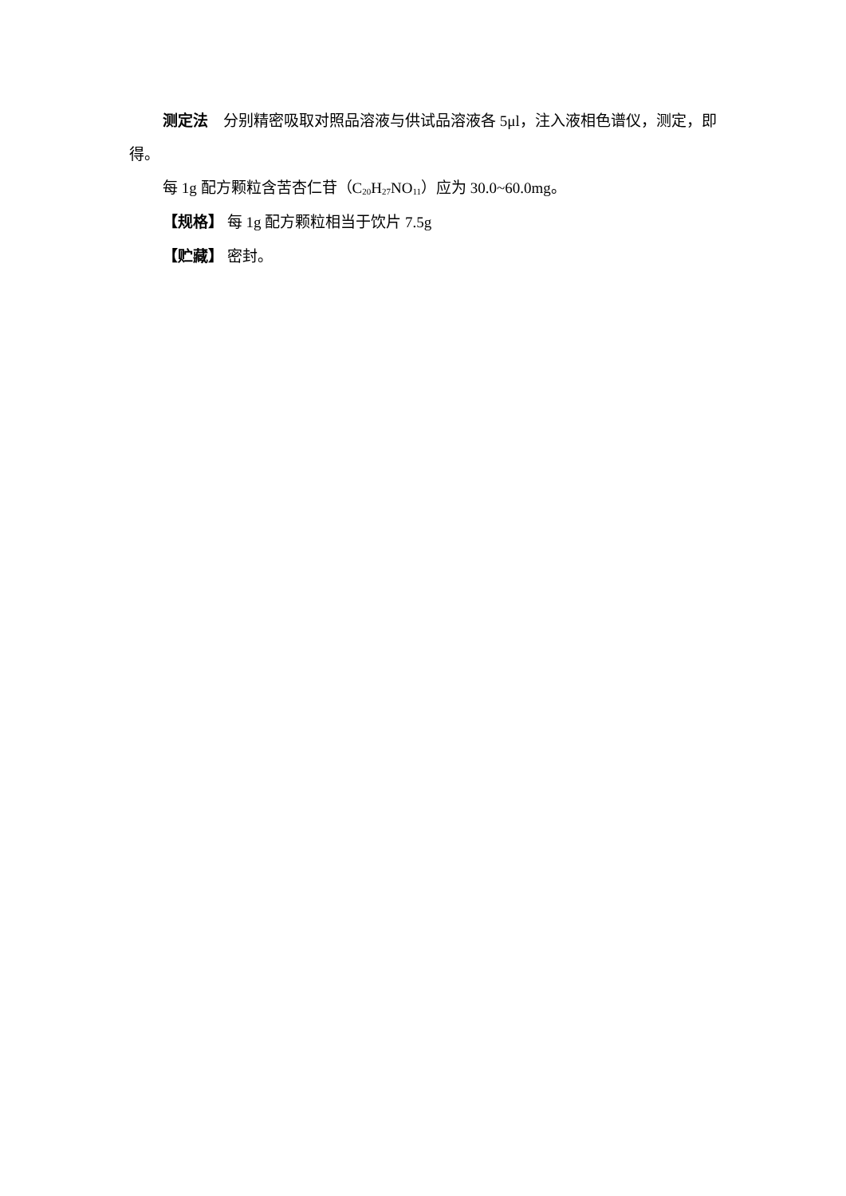测定法　分别精密吸取对照品溶液与供试品溶液各 5μl，注入液相色谱仪，测定，即得。
每 1g 配方颗粒含苦杏仁苷（C<sub>20</sub>H<sub>27</sub>NO<sub>11</sub>）应为 30.0~60.0mg。
【规格】 每 1g 配方颗粒相当于饮片 7.5g
【贮藏】 密封。